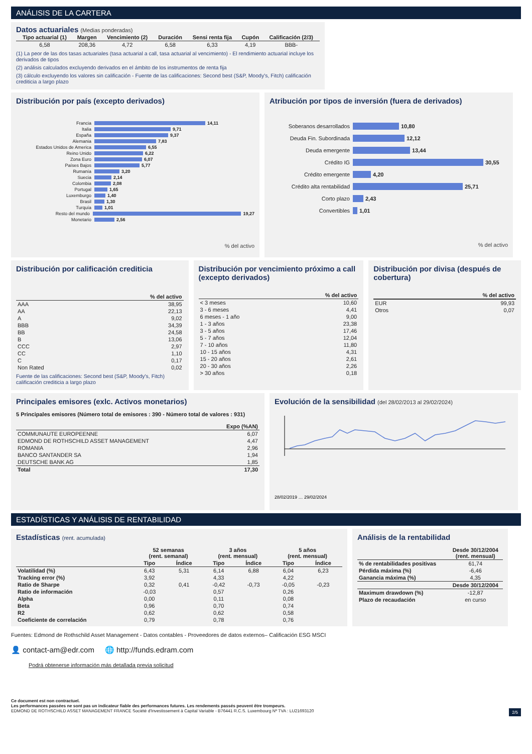ANÁLISIS DE LA CARTERA
Datos actuariales (Medias ponderadas)
| Tipo actuarial (1) | Margen | Vencimiento (2) | Duración | Sensi renta fija | Cupón | Calificación (2/3) |
| --- | --- | --- | --- | --- | --- | --- |
| 6,58 | 208,36 | 4,72 | 6,58 | 6,33 | 4,19 | BBB- |
(1) La peor de las dos tasas actuariales (tasa actuarial a call, tasa actuarial al vencimiento) - El rendimiento actuarial incluye los derivados de tipos
(2) análisis calculados excluyendo derivados en el ámbito de los instrumentos de renta fija
(3) cálculo excluyendo los valores sin calificación - Fuente de las calificaciones: Second best (S&P, Moody's, Fitch) calificación crediticia a largo plazo
Distribución por país (excepto derivados)
Francia 14,11
Italia 9,71
España 9,37
Alemania 7,83
Estados Unidos de America 6,55
Reino Unido 6,22
Zona Euro 6,07
Países Bajos 5,77
Rumanía 3,20
Suecia 2,14
Colombia 2,08
Portugal 1,65
Luxemburgo 1,40
Brasil 1,30
Turquía 1,01
Resto del mundo 19,27
Monetario 2,56
% del activo
Atribución por tipos de inversión (fuera de derivados)
Soberanos desarrollados 10,80
Deuda Fin. Subordinada 12,12
Deuda emergente 13,44
Crédito IG 30,55
Crédito emergente 4,20
Crédito alta rentabilidad 25,71
Corto plazo 2,43
Convertibles 1,01
% del activo
Distribución por calificación crediticia
| | % del activo |
| AAA | 38,95 |
| AA | 22,13 |
| A | 9,02 |
| BBB | 34,39 |
| BB | 24,58 |
| B | 13,06 |
| CCC | 2,97 |
| CC | 1,10 |
| C | 0,17 |
| Non Rated | 0,02 |
Fuente de las calificaciones: Second best (S&P, Moody's, Fitch) calificación crediticia a largo plazo
Distribución por vencimiento próximo a call (excepto derivados)
| | % del activo |
| < 3 meses | 10,60 |
| 3 - 6 meses | 4,41 |
| 6 meses - 1 año | 9,00 |
| 1 - 3 años | 23,38 |
| 3 - 5 años | 17,46 |
| 5 - 7 años | 12,04 |
| 7 - 10 años | 11,80 |
| 10 - 15 años | 4,31 |
| 15 - 20 años | 2,61 |
| 20 - 30 años | 2,26 |
| > 30 años | 0,18 |
Distribución por divisa (después de cobertura)
| | % del activo |
| EUR | 99,93 |
| Otros | 0,07 |
Principales emisores (exlc. Activos monetarios)
5 Principales emisores (Número total de emisores : 390 - Número total de valores : 931)
| | Expo (%AN) |
| COMMUNAUTE EUROPEENNE | 6,07 |
| EDMOND DE ROTHSCHILD ASSET MANAGEMENT | 4,47 |
| ROMANIA | 2,96 |
| BANCO SANTANDER SA | 1,94 |
| DEUTSCHE BANK AG | 1,85 |
| Total | 17,30 |
Evolución de la sensibilidad (del 28/02/2013 al 29/02/2024)
28/02/2019 … 29/02/2024
ESTADÍSTICAS Y ANÁLISIS DE RENTABILIDAD
Estadísticas (rent. acumulada)
| | 52 semanas (rent. semanal) | | 3 años (rent. mensual) | | 5 años (rent. mensual) | |
| | Tipo | Índice | Tipo | Índice | Tipo | Índice |
| Volatilidad (%) | 6,43 | 5,31 | 6,14 | 6,88 | 6,04 | 6,23 |
| Tracking error (%) | 3,92 | | 4,33 | | 4,22 | |
| Ratio de Sharpe | 0,32 | 0,41 | -0,42 | -0,73 | -0,05 | -0,23 |
| Ratio de información | -0,03 | | 0,57 | | 0,26 | |
| Alpha | 0,00 | | 0,11 | | 0,08 | |
| Beta | 0,96 | | 0,70 | | 0,74 | |
| R2 | 0,62 | | 0,62 | | 0,58 | |
| Coeficiente de correlación | 0,79 | | 0,78 | | 0,76 | |
Análisis de la rentabilidad
| | Desde 30/12/2004 (rent. mensual) |
| % de rentabilidades positivas | 61,74 |
| Pérdida máxima (%) | -6,46 |
| Ganancia máxima (%) | 4,35 |
| | Desde 30/12/2004 |
| Maximum drawdown (%) | -12,87 |
| Plazo de recaudación | en curso |
Fuentes: Edmond de Rothschild Asset Management - Datos contables - Proveedores de datos externos– Calificación ESG MSCI
👤 contact-am@edr.com 🌐 http://funds.edram.com
Podrá obtenerse información más detallada previa solicitud
Ce document est non contractuel.
Les performances passées ne sont pas un indicateur fiable des performances futures. Les rendements passés peuvent être trompeurs.
EDMOND DE ROTHSCHILD ASSET MANAGEMENT FRANCE Société d'Investissement à Capital Variable - B76441 R.C.S. Luxembourg Nº TVA : LU21693120 2/5